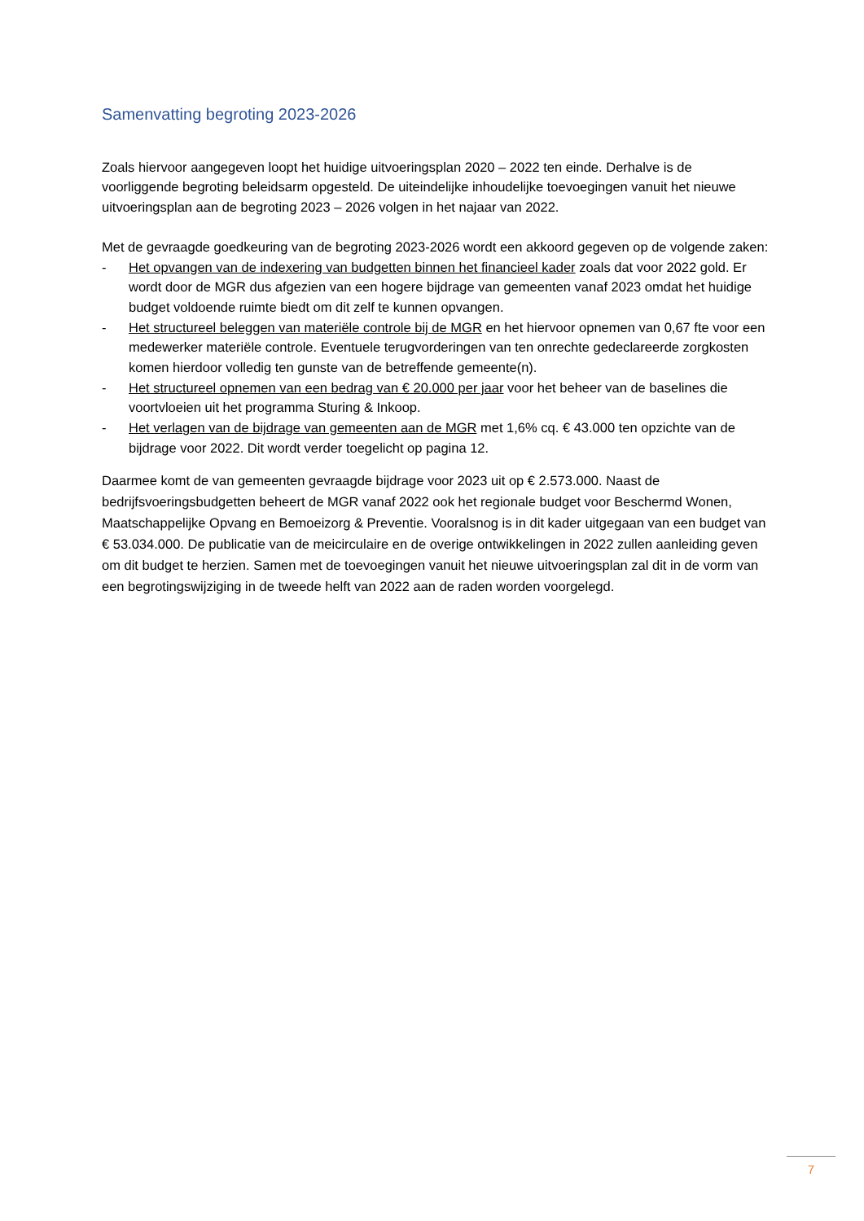Samenvatting begroting 2023-2026
Zoals hiervoor aangegeven loopt het huidige uitvoeringsplan 2020 – 2022 ten einde. Derhalve is de voorliggende begroting beleidsarm opgesteld. De uiteindelijke inhoudelijke toevoegingen vanuit het nieuwe uitvoeringsplan aan de begroting 2023 – 2026 volgen in het najaar van 2022.
Met de gevraagde goedkeuring van de begroting 2023-2026 wordt een akkoord gegeven op de volgende zaken:
- Het opvangen van de indexering van budgetten binnen het financieel kader zoals dat voor 2022 gold. Er wordt door de MGR dus afgezien van een hogere bijdrage van gemeenten vanaf 2023 omdat het huidige budget voldoende ruimte biedt om dit zelf te kunnen opvangen.
- Het structureel beleggen van materiële controle bij de MGR en het hiervoor opnemen van 0,67 fte voor een medewerker materiële controle. Eventuele terugvorderingen van ten onrechte gedeclareerde zorgkosten komen hierdoor volledig ten gunste van de betreffende gemeente(n).
- Het structureel opnemen van een bedrag van € 20.000 per jaar voor het beheer van de baselines die voortvloeien uit het programma Sturing & Inkoop.
- Het verlagen van de bijdrage van gemeenten aan de MGR met 1,6% cq. € 43.000 ten opzichte van de bijdrage voor 2022. Dit wordt verder toegelicht op pagina 12.
Daarmee komt de van gemeenten gevraagde bijdrage voor 2023 uit op € 2.573.000. Naast de bedrijfsvoeringsbudgetten beheert de MGR vanaf 2022 ook het regionale budget voor Beschermd Wonen, Maatschappelijke Opvang en Bemoeizorg & Preventie. Vooralsnog is in dit kader uitgegaan van een budget van € 53.034.000. De publicatie van de meicirculaire en de overige ontwikkelingen in 2022 zullen aanleiding geven om dit budget te herzien. Samen met de toevoegingen vanuit het nieuwe uitvoeringsplan zal dit in de vorm van een begrotingswijziging in de tweede helft van 2022 aan de raden worden voorgelegd.
7